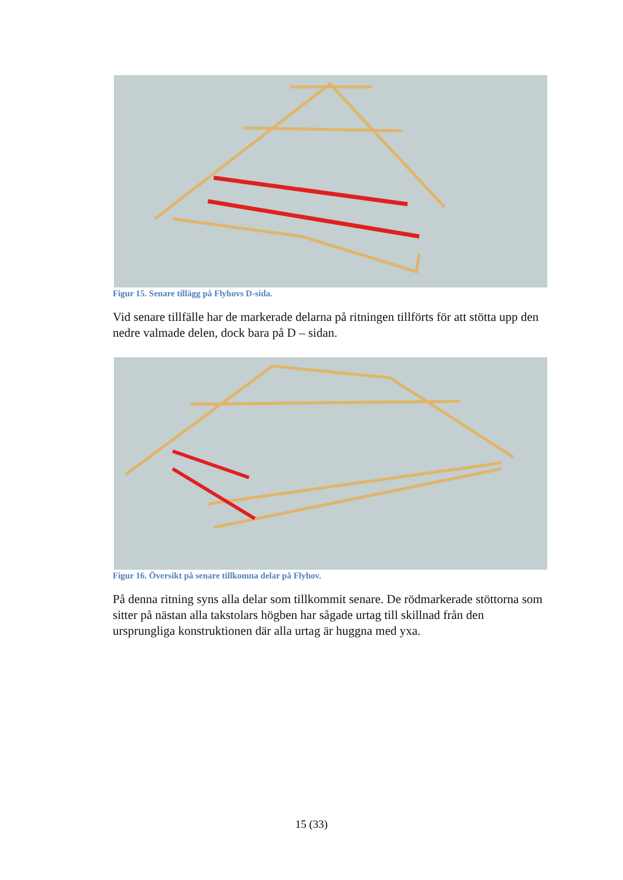Figur 15. Senare tillägg på Flyhovs D-sida.
Vid senare tillfälle har de markerade delarna på ritningen tillförts för att stötta upp den nedre valmade delen, dock bara på D – sidan.
Figur 16. Översikt på senare tillkomna delar på Flyhov.
På denna ritning syns alla delar som tillkommit senare. De rödmarkerade stöttorna som sitter på nästan alla takstolars högben har sågade urtag till skillnad från den ursprungliga konstruktionen där alla urtag är huggna med yxa.
15 (33)